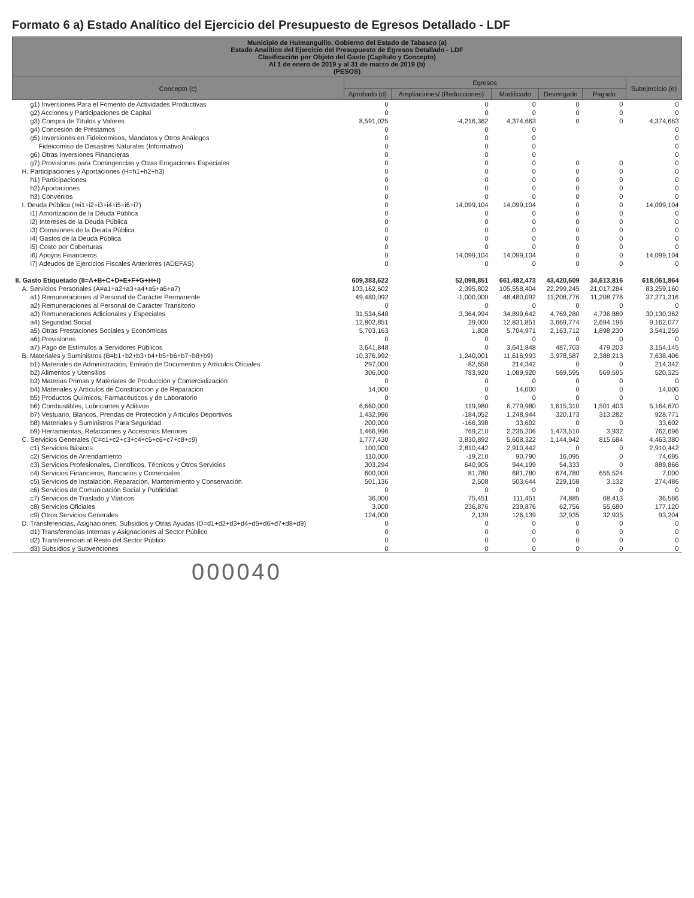Formato 6 a) Estado Analítico del Ejercicio del Presupuesto de Egresos Detallado - LDF
| Municipio de Huimanguillo, Gobierno del Estado de Tabasco (a) Estado Analítico del Ejercicio del Presupuesto de Egresos Detallado - LDF Clasificación por Objeto del Gasto (Capítulo y Concepto) Al 1 de enero de 2019 y al 31 de marzo de 2019 (b) (PESOS) | | | | | | |
| --- | --- | --- | --- | --- | --- | --- |
| Concepto (c) | Egresos | | | | | Subejercicio (e) |
| | Aprobado (d) | Ampliaciones/ (Reducciones) | Modificado | Devengado | Pagado | |
| g1) Inversiones Para el Fomento de Actividades Productivas | 0 | 0 | 0 | 0 | 0 | 0 |
| g2) Acciones y Participaciones de Capital | 0 | 0 | 0 | 0 | 0 | 0 |
| g3) Compra de Títulos y Valores | 8,591,025 | -4,216,362 | 4,374,663 | 0 | 0 | 4,374,663 |
| g4) Concesión de Préstamos | 0 | 0 | 0 | | | 0 |
| g5) Inversiones en Fideicomisos, Mandatos y Otros Análogos | 0 | 0 | 0 | | | 0 |
| Fideicomiso de Desastres Naturales (Informativo) | 0 | 0 | 0 | | | 0 |
| g6) Otras Inversiones Financieras | 0 | 0 | 0 | | | 0 |
| g7) Provisiones para Contingencias y Otras Erogaciones Especiales | 0 | 0 | 0 | 0 | 0 | 0 |
| H. Participaciones y Aportaciones (H=h1+h2+h3) | 0 | 0 | 0 | 0 | 0 | 0 |
| h1) Participaciones | 0 | 0 | 0 | 0 | 0 | 0 |
| h2) Aportaciones | 0 | 0 | 0 | 0 | 0 | 0 |
| h3) Convenios | 0 | 0 | 0 | 0 | 0 | 0 |
| I. Deuda Pública (I=i1+i2+i3+i4+i5+i6+i7) | 0 | 14,099,104 | 14,099,104 | 0 | 0 | 14,099,104 |
| i1) Amortización de la Deuda Pública | 0 | 0 | 0 | 0 | 0 | 0 |
| i2) Intereses de la Deuda Pública | 0 | 0 | 0 | 0 | 0 | 0 |
| i3) Comisiones de la Deuda Pública | 0 | 0 | 0 | 0 | 0 | 0 |
| i4) Gastos de la Deuda Pública | 0 | 0 | 0 | 0 | 0 | 0 |
| i5) Costo por Coberturas | 0 | 0 | 0 | 0 | 0 | 0 |
| i6) Apoyos Financieros | 0 | 14,099,104 | 14,099,104 | 0 | 0 | 14,099,104 |
| i7) Adeudos de Ejercicios Fiscales Anteriores (ADEFAS) | 0 | 0 | 0 | 0 | 0 | 0 |
| II. Gasto Etiquetado (II=A+B+C+D+E+F+G+H+I) | 609,383,622 | 52,098,851 | 661,482,473 | 43,420,609 | 34,613,816 | 618,061,864 |
| A. Servicios Personales (A=a1+a2+a3+a4+a5+a6+a7) | 103,162,602 | 2,395,802 | 105,558,404 | 22,299,245 | 21,017,284 | 83,259,160 |
| a1) Remuneraciones al Personal de Carácter Permanente | 49,480,092 | -1,000,000 | 48,480,092 | 11,208,776 | 11,208,776 | 37,271,316 |
| a2) Remuneraciones al Personal de Carácter Transitorio | 0 | 0 | 0 | 0 | 0 | 0 |
| a3) Remuneraciones Adicionales y Especiales | 31,534,648 | 3,364,994 | 34,899,642 | 4,769,280 | 4,736,880 | 30,130,362 |
| a4) Seguridad Social | 12,802,851 | 29,000 | 12,831,851 | 3,669,774 | 2,694,196 | 9,162,077 |
| a5) Otras Prestaciones Sociales y Económicas | 5,703,163 | 1,808 | 5,704,971 | 2,163,712 | 1,898,230 | 3,541,259 |
| a6) Previsiones | 0 | 0 | 0 | 0 | 0 | 0 |
| a7) Pago de Estímulos a Servidores Públicos | 3,641,848 | 0 | 3,641,848 | 487,703 | 479,203 | 3,154,145 |
| B. Materiales y Suministros (B=b1+b2+b3+b4+b5+b6+b7+b8+b9) | 10,376,992 | 1,240,001 | 11,616,993 | 3,978,587 | 2,388,213 | 7,638,406 |
| b1) Materiales de Administración, Emisión de Documentos y Artículos Oficiales | 297,000 | -82,658 | 214,342 | 0 | 0 | 214,342 |
| b2) Alimentos y Utensilios | 306,000 | 783,920 | 1,089,920 | 569,595 | 569,595 | 520,325 |
| b3) Materias Primas y Materiales de Producción y Comercialización | 0 | 0 | 0 | 0 | 0 | 0 |
| b4) Materiales y Artículos de Construcción y de Reparación | 14,000 | 0 | 14,000 | 0 | 0 | 14,000 |
| b5) Productos Químicos, Farmacéuticos y de Laboratorio | 0 | 0 | 0 | 0 | 0 | 0 |
| b6) Combustibles, Lubricantes y Aditivos | 6,660,000 | 119,980 | 6,779,980 | 1,615,310 | 1,501,403 | 5,164,670 |
| b7) Vestuario, Blancos, Prendas de Protección y Artículos Deportivos | 1,432,996 | -184,052 | 1,248,944 | 320,173 | 313,282 | 928,771 |
| b8) Materiales y Suministros Para Seguridad | 200,000 | -166,398 | 33,602 | 0 | 0 | 33,602 |
| b9) Herramientas, Refacciones y Accesorios Menores | 1,466,996 | 769,210 | 2,236,206 | 1,473,510 | 3,932 | 762,696 |
| C. Servicios Generales (C=c1+c2+c3+c4+c5+c6+c7+c8+c9) | 1,777,430 | 3,830,892 | 5,608,322 | 1,144,942 | 815,684 | 4,463,380 |
| c1) Servicios Básicos | 100,000 | 2,810,442 | 2,910,442 | 0 | 0 | 2,910,442 |
| c2) Servicios de Arrendamiento | 110,000 | -19,210 | 90,790 | 16,095 | 0 | 74,695 |
| c3) Servicios Profesionales, Científicos, Técnicos y Otros Servicios | 303,294 | 640,905 | 944,199 | 54,333 | 0 | 889,866 |
| c4) Servicios Financieros, Bancarios y Comerciales | 600,000 | 81,780 | 681,780 | 674,780 | 655,524 | 7,000 |
| c5) Servicios de Instalación, Reparación, Mantenimiento y Conservación | 501,136 | 2,508 | 503,644 | 229,158 | 3,132 | 274,486 |
| c6) Servicios de Comunicación Social y Publicidad | 0 | 0 | 0 | 0 | 0 | 0 |
| c7) Servicios de Traslado y Viáticos | 36,000 | 75,451 | 111,451 | 74,885 | 68,413 | 36,566 |
| c8) Servicios Oficiales | 3,000 | 236,876 | 239,876 | 62,756 | 55,680 | 177,120 |
| c9) Otros Servicios Generales | 124,000 | 2,139 | 126,139 | 32,935 | 32,935 | 93,204 |
| D. Transferencias, Asignaciones, Subsidios y Otras Ayudas (D=d1+d2+d3+d4+d5+d6+d7+d8+d9) | 0 | 0 | 0 | 0 | 0 | 0 |
| d1) Transferencias Internas y Asignaciones al Sector Público | 0 | 0 | 0 | 0 | 0 | 0 |
| d2) Transferencias al Resto del Sector Público | 0 | 0 | 0 | 0 | 0 | 0 |
| d3) Subsidios y Subvenciones | 0 | 0 | 0 | 0 | 0 | 0 |
000040